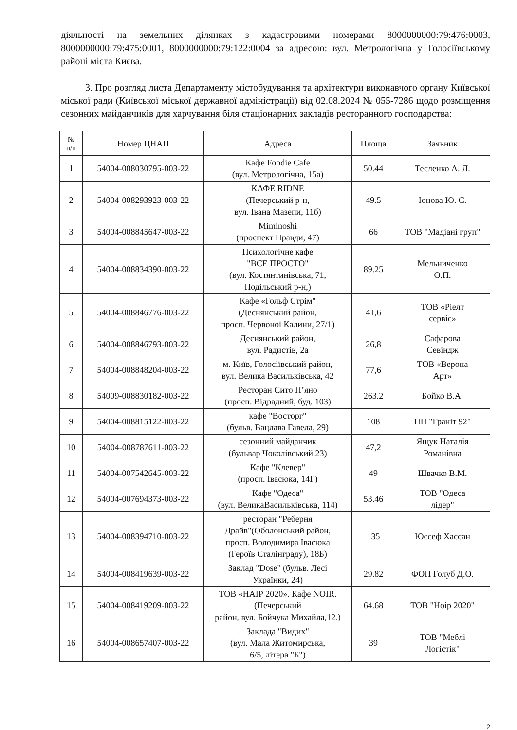діяльності на земельних ділянках з кадастровими номерами 8000000000:79:476:0003, 8000000000:79:475:0001, 8000000000:79:122:0004 за адресою: вул. Метрологічна у Голосіївському районі міста Києва.
3. Про розгляд листа Департаменту містобудування та архітектури виконавчого органу Київської міської ради (Київської міської державної адміністрації) від 02.08.2024 № 055-7286 щодо розміщення сезонних майданчиків для харчування біля стаціонарних закладів ресторанного господарства:
| № п/п | Номер ЦНАП | Адреса | Площа | Заявник |
| --- | --- | --- | --- | --- |
| 1 | 54004-008030795-003-22 | Кафе Foodie Cafe (вул. Метрологічна, 15а) | 50.44 | Тесленко А. Л. |
| 2 | 54004-008293923-003-22 | КАФЕ RIDNE (Печерський р-н, вул. Івана Мазепи, 11б) | 49.5 | Іонова Ю. С. |
| 3 | 54004-008845647-003-22 | Miminoshi (проспект Правди, 47) | 66 | ТОВ "Мадіані груп" |
| 4 | 54004-008834390-003-22 | Психологічне кафе "ВСЕ ПРОСТО" (вул. Костянтинівська, 71, Подільський р-н,) | 89.25 | Мельниченко О.П. |
| 5 | 54004-008846776-003-22 | Кафе «Гольф Стрім" (Деснянський район, просп. Червоної Калини, 27/1) | 41,6 | ТОВ «Ріелт сервіс» |
| 6 | 54004-008846793-003-22 | Деснянський район, вул. Радистів, 2а | 26,8 | Сафарова Севіндж |
| 7 | 54004-008848204-003-22 | м. Київ, Голосіївський район, вул. Велика Васильківська, 42 | 77,6 | ТОВ «Верона Арт» |
| 8 | 54009-008830182-003-22 | Ресторан Сито П’яно (просп. Відрадний, буд. 103) | 263.2 | Бойко В.А. |
| 9 | 54004-008815122-003-22 | кафе "Восторг" (бульв. Вацлава Гавела, 29) | 108 | ПП "Граніт 92" |
| 10 | 54004-008787611-003-22 | сезонний майданчик (бульвар Чоколівський,23) | 47,2 | Ящук Наталія Романівна |
| 11 | 54004-007542645-003-22 | Кафе "Клевер" (просп. Івасюка, 14Г) | 49 | Швачко В.М. |
| 12 | 54004-007694373-003-22 | Кафе "Одеса" (вул. ВеликаВасильківська, 114) | 53.46 | ТОВ "Одеса лідер" |
| 13 | 54004-008394710-003-22 | ресторан "Реберня Драйв"(Оболонський район, просп. Володимира Івасюка (Героїв Сталінграду), 18Б) | 135 | Юссеф Хассан |
| 14 | 54004-008419639-003-22 | Заклад "Dose" (бульв. Лесі Українки, 24) | 29.82 | ФОП Голуб Д.О. |
| 15 | 54004-008419209-003-22 | ТОВ «НАІР 2020». Кафе NOIR. (Печерський район, вул. Бойчука Михайла,12.) | 64.68 | ТОВ "Ноір 2020" |
| 16 | 54004-008657407-003-22 | Заклада "Видих" (вул. Мала Житомирська, 6/5, літера "Б") | 39 | ТОВ "Меблі Логістік" |
2